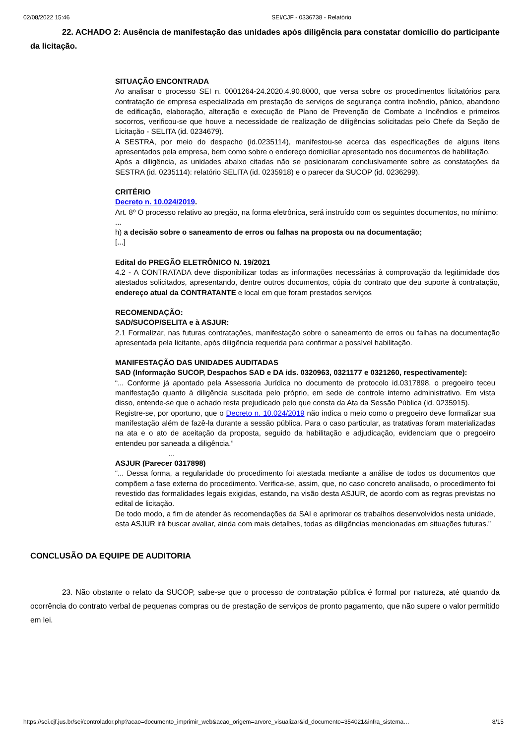02/08/2022 15:46 SEI/CJF - 0336738 - Relatório
22. ACHADO 2: Ausência de manifestação das unidades após diligência para constatar domicílio do participante da licitação.
SITUAÇÃO ENCONTRADA
Ao analisar o processo SEI n. 0001264-24.2020.4.90.8000, que versa sobre os procedimentos licitatórios para contratação de empresa especializada em prestação de serviços de segurança contra incêndio, pânico, abandono de edificação, elaboração, alteração e execução de Plano de Prevenção de Combate a Incêndios e primeiros socorros, verificou-se que houve a necessidade de realização de diligências solicitadas pelo Chefe da Seção de Licitação - SELITA (id. 0234679).
A SESTRA, por meio do despacho (id.0235114), manifestou-se acerca das especificações de alguns itens apresentados pela empresa, bem como sobre o endereço domiciliar apresentado nos documentos de habilitação.
Após a diligência, as unidades abaixo citadas não se posicionaram conclusivamente sobre as constatações da SESTRA (id. 0235114): relatório SELITA (id. 0235918) e o parecer da SUCOP (id. 0236299).
CRITÉRIO
Decreto n. 10.024/2019.
Art. 8º O processo relativo ao pregão, na forma eletrônica, será instruído com os seguintes documentos, no mínimo:
...
h) a decisão sobre o saneamento de erros ou falhas na proposta ou na documentação;
[...]
Edital do PREGÃO ELETRÔNICO N. 19/2021
4.2 - A CONTRATADA deve disponibilizar todas as informações necessárias à comprovação da legitimidade dos atestados solicitados, apresentando, dentre outros documentos, cópia do contrato que deu suporte à contratação, endereço atual da CONTRATANTE e local em que foram prestados serviços
RECOMENDAÇÃO:
SAD/SUCOP/SELITA e à ASJUR:
2.1 Formalizar, nas futuras contratações, manifestação sobre o saneamento de erros ou falhas na documentação apresentada pela licitante, após diligência requerida para confirmar a possível habilitação.
MANIFESTAÇÃO DAS UNIDADES AUDITADAS
SAD (Informação SUCOP, Despachos SAD e DA ids. 0320963, 0321177 e 0321260, respectivamente):
“... Conforme já apontado pela Assessoria Jurídica no documento de protocolo id.0317898, o pregoeiro teceu manifestação quanto à diligência suscitada pelo próprio, em sede de controle interno administrativo. Em vista disso, entende-se que o achado resta prejudicado pelo que consta da Ata da Sessão Pública (id. 0235915).
Registre-se, por oportuno, que o Decreto n. 10.024/2019 não indica o meio como o pregoeiro deve formalizar sua manifestação além de fazê-la durante a sessão pública. Para o caso particular, as tratativas foram materializadas na ata e o ato de aceitação da proposta, seguido da habilitação e adjudicação, evidenciam que o pregoeiro entendeu por saneada a diligência.”
...
ASJUR (Parecer 0317898)
“... Dessa forma, a regularidade do procedimento foi atestada mediante a análise de todos os documentos que compõem a fase externa do procedimento. Verifica-se, assim, que, no caso concreto analisado, o procedimento foi revestido das formalidades legais exigidas, estando, na visão desta ASJUR, de acordo com as regras previstas no edital de licitação.
De todo modo, a fim de atender às recomendações da SAI e aprimorar os trabalhos desenvolvidos nesta unidade, esta ASJUR irá buscar avaliar, ainda com mais detalhes, todas as diligências mencionadas em situações futuras.”
CONCLUSÃO DA EQUIPE DE AUDITORIA
23. Não obstante o relato da SUCOP, sabe-se que o processo de contratação pública é formal por natureza, até quando da ocorrência do contrato verbal de pequenas compras ou de prestação de serviços de pronto pagamento, que não supere o valor permitido em lei.
https://sei.cjf.jus.br/sei/controlador.php?acao=documento_imprimir_web&acao_origem=arvore_visualizar&id_documento=354021&infra_sistema… 8/15